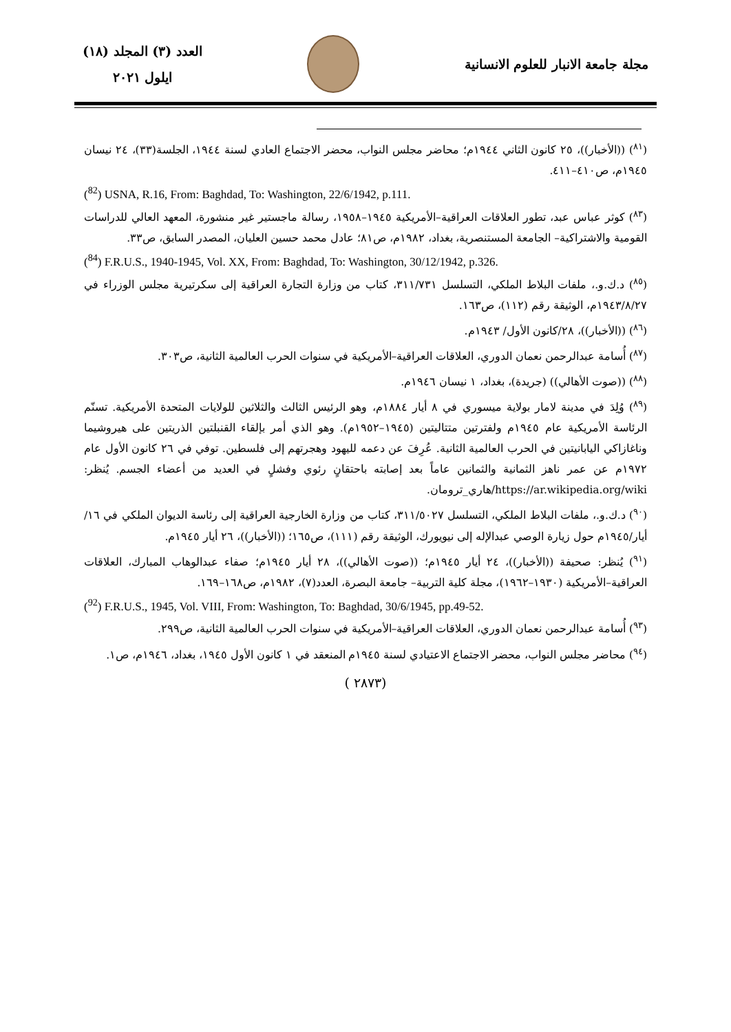مجلة جامعة الانبار للعلوم الانسانية
العدد (٣) المجلد (١٨)
ايلول ٢٠٢١
(<sup>٨١</sup>) ((الأخبار))، ٢٥ كانون الثاني ١٩٤٤م؛ محاضر مجلس النواب، محضر الاجتماع العادي لسنة ١٩٤٤، الجلسة(٣٣)، ٢٤ نيسان ١٩٤٥م، ص٤١٠–٤١١.
(<sup>82</sup>) USNA, R.16, From: Baghdad, To: Washington, 22/6/1942, p.111.
(<sup>٨٣</sup>) كوثر عباس عبد، تطور العلاقات العراقية–الأمريكية ١٩٤٥–١٩٥٨، رسالة ماجستير غير منشورة، المعهد العالي للدراسات القومية والاشتراكية– الجامعة المستنصرية، بغداد، ١٩٨٢م، ص٨١؛ عادل محمد حسين العليان، المصدر السابق، ص٣٣.
(<sup>84</sup>) F.R.U.S., 1940-1945, Vol. XX, From: Baghdad, To: Washington, 30/12/1942, p.326.
(<sup>٨٥</sup>) د.ك.و.، ملفات البلاط الملكي، التسلسل ٣١١/٧٣١، كتاب من وزارة التجارة العراقية إلى سكرتيرية مجلس الوزراء في ١٩٤٣/٨/٢٧م، الوثيقة رقم (١١٢)، ص١٦٣.
(<sup>٨٦</sup>) ((الأخبار))، ٢٨/كانون الأول/ ١٩٤٣م.
(<sup>٨٧</sup>) أُسامة عبدالرحمن نعمان الدوري، العلاقات العراقية–الأمريكية في سنوات الحرب العالمية الثانية، ص٣٠٣.
(<sup>٨٨</sup>) ((صوت الأهالي)) (جريدة)، بغداد، ١ نيسان ١٩٤٦م.
(<sup>٨٩</sup>) وُلِدَ في مدينة لامار بولاية ميسوري في ٨ أيار ١٨٨٤م، وهو الرئيس الثالث والثلاثين للولايات المتحدة الأمريكية. تسنّم الرئاسة الأمريكية عام ١٩٤٥م ولفترتين متتاليتين (١٩٤٥–١٩٥٢م). وهو الذي أمر بإلقاء القنبلتين الذريتين على هيروشيما وناغازاكي اليابانيتين في الحرب العالمية الثانية. عُرِفَ عن دعمه لليهود وهجرتهم إلى فلسطين. توفي في ٢٦ كانون الأول عام ١٩٧٢م عن عمر ناهز الثمانية والثمانين عاماً بعد إصابته باحتقانٍ رئوي وفشلٍ في العديد من أعضاء الجسم. يُنظر: https://ar.wikipedia.org/wiki/هاري_ترومان.
(<sup>٩٠</sup>) د.ك.و.، ملفات البلاط الملكي، التسلسل ٣١١/٥٠٢٧، كتاب من وزارة الخارجية العراقية إلى رئاسة الديوان الملكي في ١٦/أيار/١٩٤٥م حول زيارة الوصي عبدالإله إلى نيويورك، الوثيقة رقم (١١١)، ص١٦٥؛ ((الأخبار))، ٢٦ أيار ١٩٤٥م.
(<sup>٩١</sup>) يُنظر: صحيفة ((الأخبار))، ٢٤ أيار ١٩٤٥م؛ ((صوت الأهالي))، ٢٨ أيار ١٩٤٥م؛ صفاء عبدالوهاب المبارك، العلاقات العراقية–الأمريكية (١٩٣٠–١٩٦٢)، مجلة كلية التربية– جامعة البصرة، العدد(٧)، ١٩٨٢م، ص١٦٨–١٦٩.
(<sup>92</sup>) F.R.U.S., 1945, Vol. VIII, From: Washington, To: Baghdad, 30/6/1945, pp.49-52.
(<sup>٩٣</sup>) أُسامة عبدالرحمن نعمان الدوري، العلاقات العراقية–الأمريكية في سنوات الحرب العالمية الثانية، ص٢٩٩.
(<sup>٩٤</sup>) محاضر مجلس النواب، محضر الاجتماع الاعتيادي لسنة ١٩٤٥م المنعقد في ١ كانون الأول ١٩٤٥، بغداد، ١٩٤٦م، ص١.
( ٢٨٧٣)